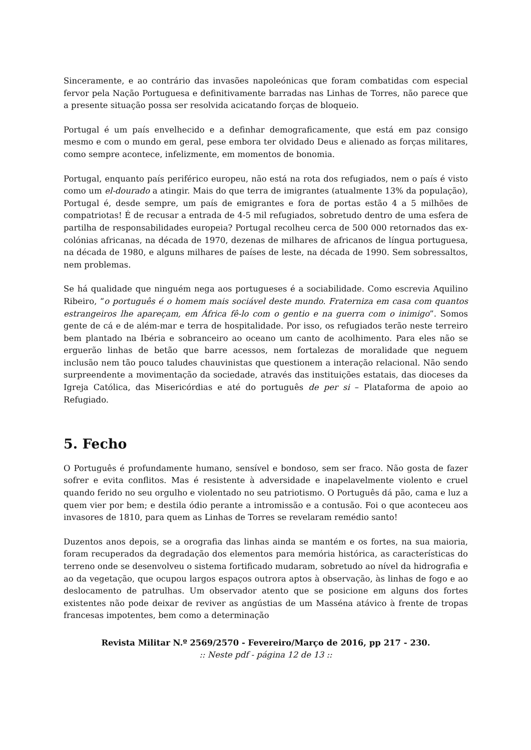Sinceramente, e ao contrário das invasões napoleónicas que foram combatidas com especial fervor pela Nação Portuguesa e definitivamente barradas nas Linhas de Torres, não parece que a presente situação possa ser resolvida acicatando forças de bloqueio.
Portugal é um país envelhecido e a definhar demograficamente, que está em paz consigo mesmo e com o mundo em geral, pese embora ter olvidado Deus e alienado as forças militares, como sempre acontece, infelizmente, em momentos de bonomia.
Portugal, enquanto país periférico europeu, não está na rota dos refugiados, nem o país é visto como um el-dourado a atingir. Mais do que terra de imigrantes (atualmente 13% da população), Portugal é, desde sempre, um país de emigrantes e fora de portas estão 4 a 5 milhões de compatriotas! É de recusar a entrada de 4-5 mil refugiados, sobretudo dentro de uma esfera de partilha de responsabilidades europeia? Portugal recolheu cerca de 500 000 retornados das ex-colónias africanas, na década de 1970, dezenas de milhares de africanos de língua portuguesa, na década de 1980, e alguns milhares de países de leste, na década de 1990. Sem sobressaltos, nem problemas.
Se há qualidade que ninguém nega aos portugueses é a sociabilidade. Como escrevia Aquilino Ribeiro, “o português é o homem mais sociável deste mundo. Fraterniza em casa com quantos estrangeiros lhe apareçam, em África fê-lo com o gentio e na guerra com o inimigo”. Somos gente de cá e de além-mar e terra de hospitalidade. Por isso, os refugiados terão neste terreiro bem plantado na Ibéria e sobranceiro ao oceano um canto de acolhimento. Para eles não se erguerão linhas de betão que barre acessos, nem fortalezas de moralidade que neguem inclusão nem tão pouco taludes chauvinistas que questionem a interação relacional. Não sendo surpreendente a movimentação da sociedade, através das instituições estatais, das dioceses da Igreja Católica, das Misericórdias e até do português de per si – Plataforma de apoio ao Refugiado.
5. Fecho
O Português é profundamente humano, sensível e bondoso, sem ser fraco. Não gosta de fazer sofrer e evita conflitos. Mas é resistente à adversidade e inapelavelmente violento e cruel quando ferido no seu orgulho e violentado no seu patriotismo. O Português dá pão, cama e luz a quem vier por bem; e destila ódio perante a intromissão e a contusão. Foi o que aconteceu aos invasores de 1810, para quem as Linhas de Torres se revelaram remédio santo!
Duzentos anos depois, se a orografia das linhas ainda se mantém e os fortes, na sua maioria, foram recuperados da degradação dos elementos para memória histórica, as características do terreno onde se desenvolveu o sistema fortificado mudaram, sobretudo ao nível da hidrografia e ao da vegetação, que ocupou largos espaços outrora aptos à observação, às linhas de fogo e ao deslocamento de patrulhas. Um observador atento que se posicione em alguns dos fortes existentes não pode deixar de reviver as angústias de um Masséna atávico à frente de tropas francesas impotentes, bem como a determinação
Revista Militar N.º 2569/2570 - Fevereiro/Março de 2016, pp 217 - 230.
:: Neste pdf - página 12 de 13 ::